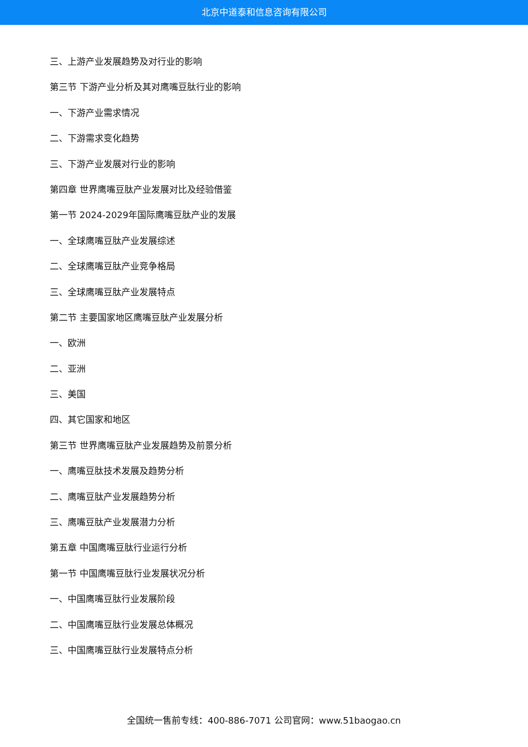北京中道泰和信息咨询有限公司
三、上游产业发展趋势及对行业的影响
第三节 下游产业分析及其对鹰嘴豆肽行业的影响
一、下游产业需求情况
二、下游需求变化趋势
三、下游产业发展对行业的影响
第四章 世界鹰嘴豆肽产业发展对比及经验借鉴
第一节 2024-2029年国际鹰嘴豆肽产业的发展
一、全球鹰嘴豆肽产业发展综述
二、全球鹰嘴豆肽产业竞争格局
三、全球鹰嘴豆肽产业发展特点
第二节 主要国家地区鹰嘴豆肽产业发展分析
一、欧洲
二、亚洲
三、美国
四、其它国家和地区
第三节 世界鹰嘴豆肽产业发展趋势及前景分析
一、鹰嘴豆肽技术发展及趋势分析
二、鹰嘴豆肽产业发展趋势分析
三、鹰嘴豆肽产业发展潜力分析
第五章 中国鹰嘴豆肽行业运行分析
第一节 中国鹰嘴豆肽行业发展状况分析
一、中国鹰嘴豆肽行业发展阶段
二、中国鹰嘴豆肽行业发展总体概况
三、中国鹰嘴豆肽行业发展特点分析
全国统一售前专线：400-886-7071 公司官网：www.51baogao.cn